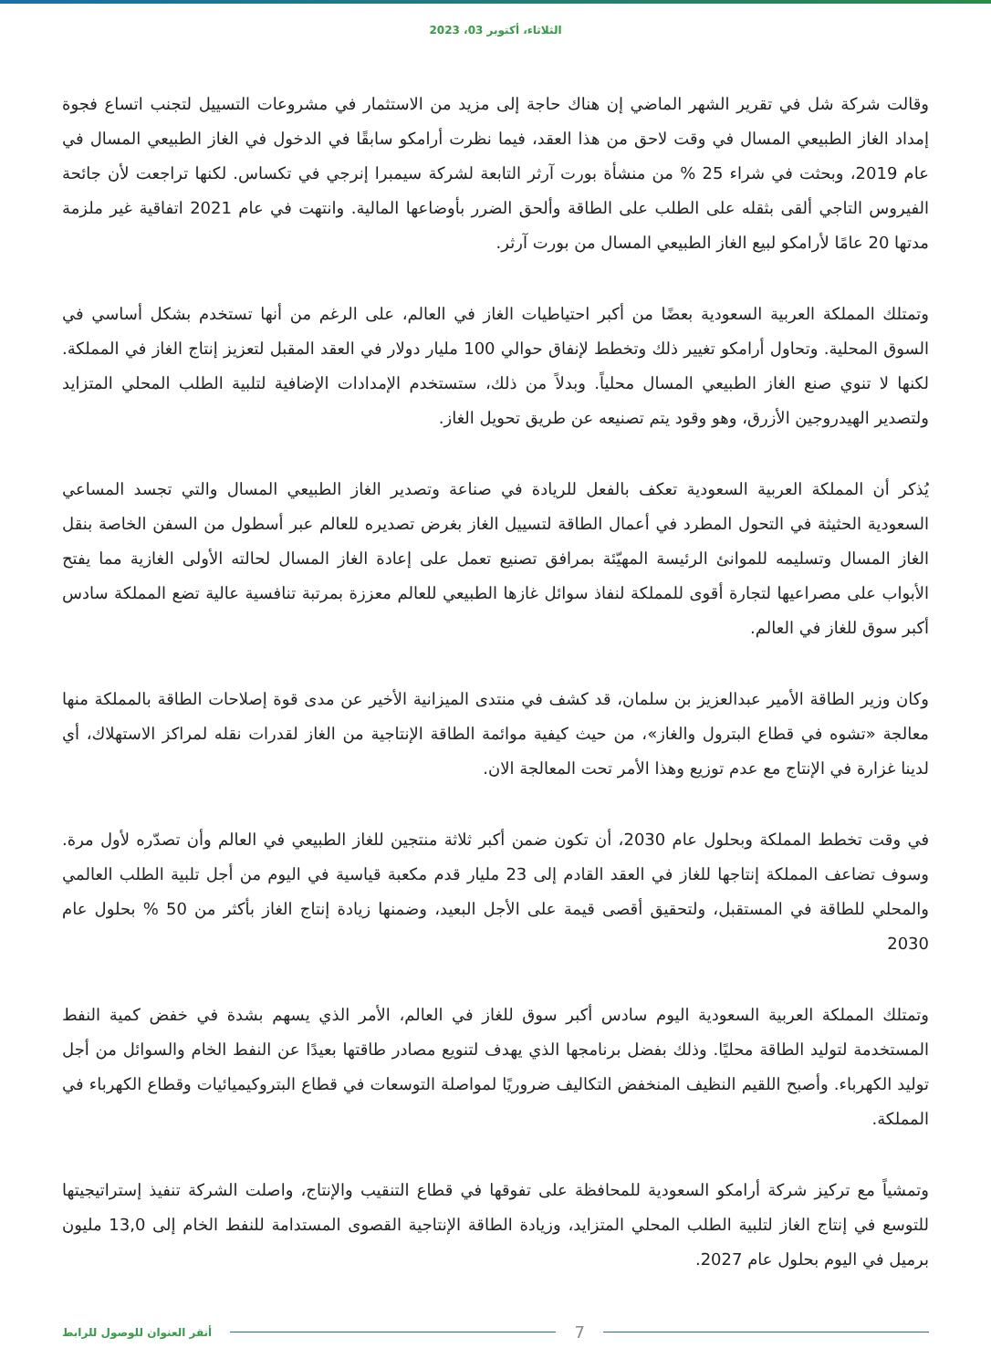الثلاثاء، أكتوبر 03، 2023
وقالت شركة شل في تقرير الشهر الماضي إن هناك حاجة إلى مزيد من الاستثمار في مشروعات التسييل لتجنب اتساع فجوة إمداد الغاز الطبيعي المسال في وقت لاحق من هذا العقد، فيما نظرت أرامكو سابقًا في الدخول في الغاز الطبيعي المسال في عام 2019، وبحثت في شراء 25 % من منشأة بورت آرثر التابعة لشركة سيمبرا إنرجي في تكساس. لكنها تراجعت لأن جائحة الفيروس التاجي ألقى بثقله على الطلب على الطاقة وألحق الضرر بأوضاعها المالية. وانتهت في عام 2021 اتفاقية غير ملزمة مدتها 20 عامًا لأرامكو لبيع الغاز الطبيعي المسال من بورت آرثر.
وتمتلك المملكة العربية السعودية بعضًا من أكبر احتياطيات الغاز في العالم، على الرغم من أنها تستخدم بشكل أساسي في السوق المحلية. وتحاول أرامكو تغيير ذلك وتخطط لإنفاق حوالي 100 مليار دولار في العقد المقبل لتعزيز إنتاج الغاز في المملكة. لكنها لا تنوي صنع الغاز الطبيعي المسال محلياً. وبدلاً من ذلك، ستستخدم الإمدادات الإضافية لتلبية الطلب المحلي المتزايد ولتصدير الهيدروجين الأزرق، وهو وقود يتم تصنيعه عن طريق تحويل الغاز.
يُذكر أن المملكة العربية السعودية تعكف بالفعل للريادة في صناعة وتصدير الغاز الطبيعي المسال والتي تجسد المساعي السعودية الحثيثة في التحول المطرد في أعمال الطاقة لتسييل الغاز بغرض تصديره للعالم عبر أسطول من السفن الخاصة بنقل الغاز المسال وتسليمه للموانئ الرئيسة المهيّئة بمرافق تصنيع تعمل على إعادة الغاز المسال لحالته الأولى الغازية مما يفتح الأبواب على مصراعيها لتجارة أقوى للمملكة لنفاذ سوائل غازها الطبيعي للعالم معززة بمرتبة تنافسية عالية تضع المملكة سادس أكبر سوق للغاز في العالم.
وكان وزير الطاقة الأمير عبدالعزيز بن سلمان، قد كشف في منتدى الميزانية الأخير عن مدى قوة إصلاحات الطاقة بالمملكة منها معالجة «تشوه في قطاع البترول والغاز»، من حيث كيفية موائمة الطاقة الإنتاجية من الغاز لقدرات نقله لمراكز الاستهلاك، أي لدينا غزارة في الإنتاج مع عدم توزيع وهذا الأمر تحت المعالجة الان.
في وقت تخطط المملكة وبحلول عام 2030، أن تكون ضمن أكبر ثلاثة منتجين للغاز الطبيعي في العالم وأن تصدّره لأول مرة. وسوف تضاعف المملكة إنتاجها للغاز في العقد القادم إلى 23 مليار قدم مكعبة قياسية في اليوم من أجل تلبية الطلب العالمي والمحلي للطاقة في المستقبل، ولتحقيق أقصى قيمة على الأجل البعيد، وضمنها زيادة إنتاج الغاز بأكثر من 50 % بحلول عام 2030
وتمتلك المملكة العربية السعودية اليوم سادس أكبر سوق للغاز في العالم، الأمر الذي يسهم بشدة في خفض كمية النفط المستخدمة لتوليد الطاقة محليًا. وذلك بفضل برنامجها الذي يهدف لتنويع مصادر طاقتها بعيدًا عن النفط الخام والسوائل من أجل توليد الكهرباء. وأصبح اللقيم النظيف المنخفض التكاليف ضروريًا لمواصلة التوسعات في قطاع البتروكيميائيات وقطاع الكهرباء في المملكة.
وتمشياً مع تركيز شركة أرامكو السعودية للمحافظة على تفوقها في قطاع التنقيب والإنتاج، واصلت الشركة تنفيذ إستراتيجيتها للتوسع في إنتاج الغاز لتلبية الطلب المحلي المتزايد، وزيادة الطاقة الإنتاجية القصوى المستدامة للنفط الخام إلى 13,0 مليون برميل في اليوم بحلول عام 2027.
7
أنقر العنوان للوصول للرابط